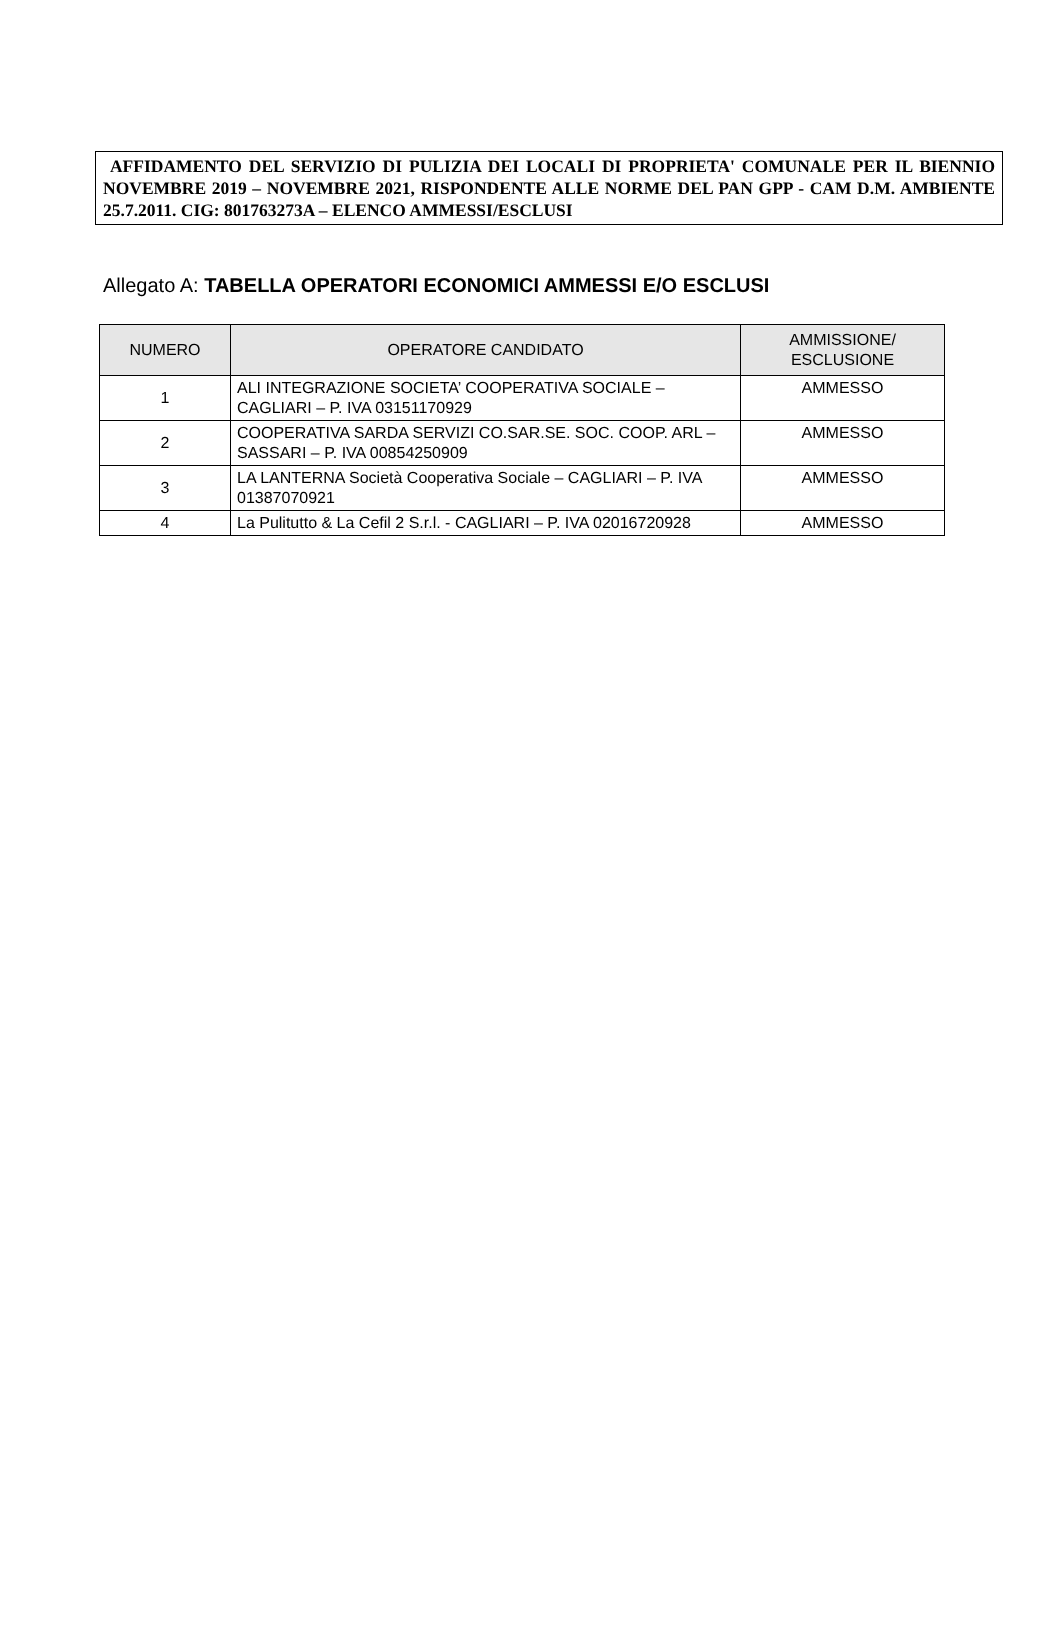AFFIDAMENTO DEL SERVIZIO DI PULIZIA DEI LOCALI DI PROPRIETA' COMUNALE PER IL BIENNIO NOVEMBRE 2019 – NOVEMBRE 2021, RISPONDENTE ALLE NORME DEL PAN GPP - CAM D.M. AMBIENTE 25.7.2011. CIG: 801763273A – ELENCO AMMESSI/ESCLUSI
Allegato A: TABELLA OPERATORI ECONOMICI AMMESSI E/O ESCLUSI
| NUMERO | OPERATORE CANDIDATO | AMMISSIONE/ ESCLUSIONE |
| --- | --- | --- |
| 1 | ALI INTEGRAZIONE SOCIETA’ COOPERATIVA SOCIALE – CAGLIARI – P. IVA 03151170929 | AMMESSO |
| 2 | COOPERATIVA SARDA SERVIZI CO.SAR.SE. SOC. COOP. ARL – SASSARI – P. IVA 00854250909 | AMMESSO |
| 3 | LA LANTERNA Società Cooperativa Sociale – CAGLIARI – P. IVA 01387070921 | AMMESSO |
| 4 | La Pulitutto & La Cefil 2 S.r.l. - CAGLIARI – P. IVA 02016720928 | AMMESSO |